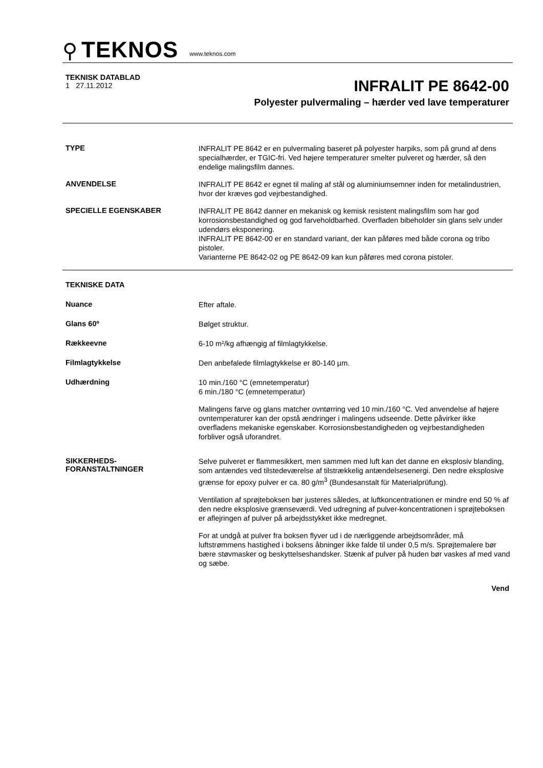⚲ TEKNOS www.teknos.com
TEKNISK DATABLAD
1 27.11.2012
INFRALIT PE 8642-00
Polyester pulvermaling – hærder ved lave temperaturer
TYPE
INFRALIT PE 8642 er en pulvermaling baseret på polyester harpiks, som på grund af dens specialhærder, er TGIC-fri. Ved højere temperaturer smelter pulveret og hærder, så den endelige malingsfilm dannes.
ANVENDELSE
INFRALIT PE 8642 er egnet til maling af stål og aluminiumsemner inden for metalindustrien, hvor der kræves god vejrbestandighed.
SPECIELLE EGENSKABER
INFRALIT PE 8642 danner en mekanisk og kemisk resistent malingsfilm som har god korrosionsbestandighed og god farveholdbarhed. Overfladen bibeholder sin glans selv under udendørs eksponering.
INFRALIT PE 8642-00 er en standard variant, der kan påføres med både corona og tribo pistoler.
Varianterne PE 8642-02 og PE 8642-09 kan kun påføres med corona pistoler.
TEKNISKE DATA
Nuance
Efter aftale.
Glans 60º
Bølget struktur.
Rækkeevne
6-10 m²/kg afhængig af filmlagtykkelse.
Filmlagtykkelse
Den anbefalede filmlagtykkelse er 80-140 µm.
Udhærdning
10 min./160 °C (emnetemperatur)
6 min./180 °C (emnetemperatur)
Malingens farve og glans matcher ovntørring ved 10 min./160 °C. Ved anvendelse af højere ovntemperaturer kan der opstå ændringer i malingens udseende. Dette påvirker ikke overfladens mekaniske egenskaber. Korrosionsbestandigheden og vejrbestandigheden forbliver også uforandret.
SIKKERHEDS-
FORANSTALTNINGER
Selve pulveret er flammesikkert, men sammen med luft kan det danne en eksplosiv blanding, som antændes ved tilstedeværelse af tilstrækkelig antændelsesenergi. Den nedre eksplosive grænse for epoxy pulver er ca. 80 g/m<sup>3</sup> (Bundesanstalt für Materialprüfung).
Ventilation af sprøjteboksen bør justeres således, at luftkoncentrationen er mindre end 50 % af den nedre eksplosive grænseværdi. Ved udregning af pulver-koncentrationen i sprøjteboksen er aflejringen af pulver på arbejdsstykket ikke medregnet.
For at undgå at pulver fra boksen flyver ud i de nærliggende arbejdsområder, må luftstrømmens hastighed i boksens åbninger ikke falde til under 0,5 m/s. Sprøjtemalere bør bære støvmasker og beskyttelseshandsker. Stænk af pulver på huden bør vaskes af med vand og sæbe.
Vend